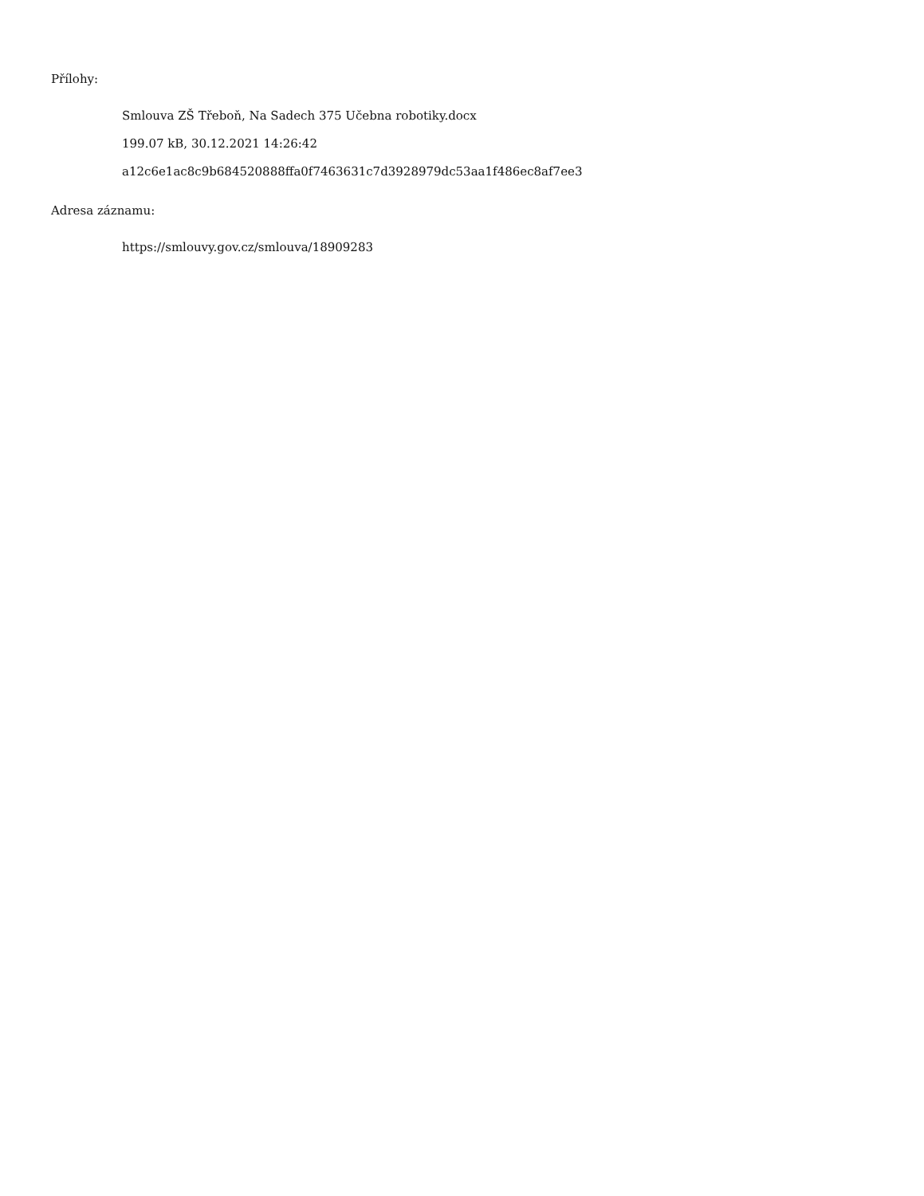Přílohy:
Smlouva ZŠ Třeboň, Na Sadech 375 Učebna robotiky.docx
199.07 kB, 30.12.2021 14:26:42
a12c6e1ac8c9b684520888ffa0f7463631c7d3928979dc53aa1f486ec8af7ee3
Adresa záznamu:
https://smlouvy.gov.cz/smlouva/18909283